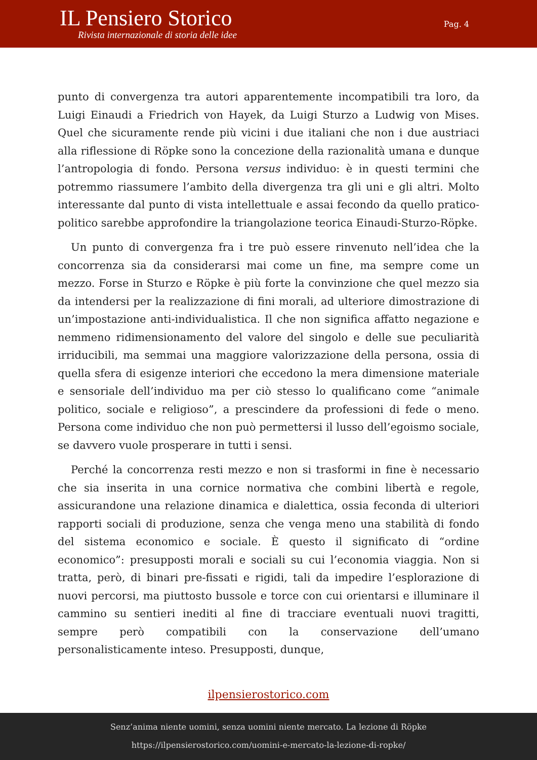IL Pensiero Storico
Rivista internazionale di storia delle idee
Pag. 4
punto di convergenza tra autori apparentemente incompatibili tra loro, da Luigi Einaudi a Friedrich von Hayek, da Luigi Sturzo a Ludwig von Mises. Quel che sicuramente rende più vicini i due italiani che non i due austriaci alla riflessione di Röpke sono la concezione della razionalità umana e dunque l’antropologia di fondo. Persona versus individuo: è in questi termini che potremmo riassumere l’ambito della divergenza tra gli uni e gli altri. Molto interessante dal punto di vista intellettuale e assai fecondo da quello pratico-politico sarebbe approfondire la triangolazione teorica Einaudi-Sturzo-Röpke.
Un punto di convergenza fra i tre può essere rinvenuto nell’idea che la concorrenza sia da considerarsi mai come un fine, ma sempre come un mezzo. Forse in Sturzo e Röpke è più forte la convinzione che quel mezzo sia da intendersi per la realizzazione di fini morali, ad ulteriore dimostrazione di un’impostazione anti-individualistica. Il che non significa affatto negazione e nemmeno ridimensionamento del valore del singolo e delle sue peculiarità irriducibili, ma semmai una maggiore valorizzazione della persona, ossia di quella sfera di esigenze interiori che eccedono la mera dimensione materiale e sensoriale dell’individuo ma per ciò stesso lo qualificano come “animale politico, sociale e religioso”, a prescindere da professioni di fede o meno. Persona come individuo che non può permettersi il lusso dell’egoismo sociale, se davvero vuole prosperare in tutti i sensi.
Perché la concorrenza resti mezzo e non si trasformi in fine è necessario che sia inserita in una cornice normativa che combini libertà e regole, assicurandone una relazione dinamica e dialettica, ossia feconda di ulteriori rapporti sociali di produzione, senza che venga meno una stabilità di fondo del sistema economico e sociale. È questo il significato di “ordine economico”: presupposti morali e sociali su cui l’economia viaggia. Non si tratta, però, di binari pre-fissati e rigidi, tali da impedire l’esplorazione di nuovi percorsi, ma piuttosto bussole e torce con cui orientarsi e illuminare il cammino su sentieri inediti al fine di tracciare eventuali nuovi tragitti, sempre però compatibili con la conservazione dell’umano personalisticamente inteso. Presupposti, dunque,
ilpensierostorico.com
Senz’anima niente uomini, senza uomini niente mercato. La lezione di Röpke
https://ilpensierostorico.com/uomini-e-mercato-la-lezione-di-ropke/